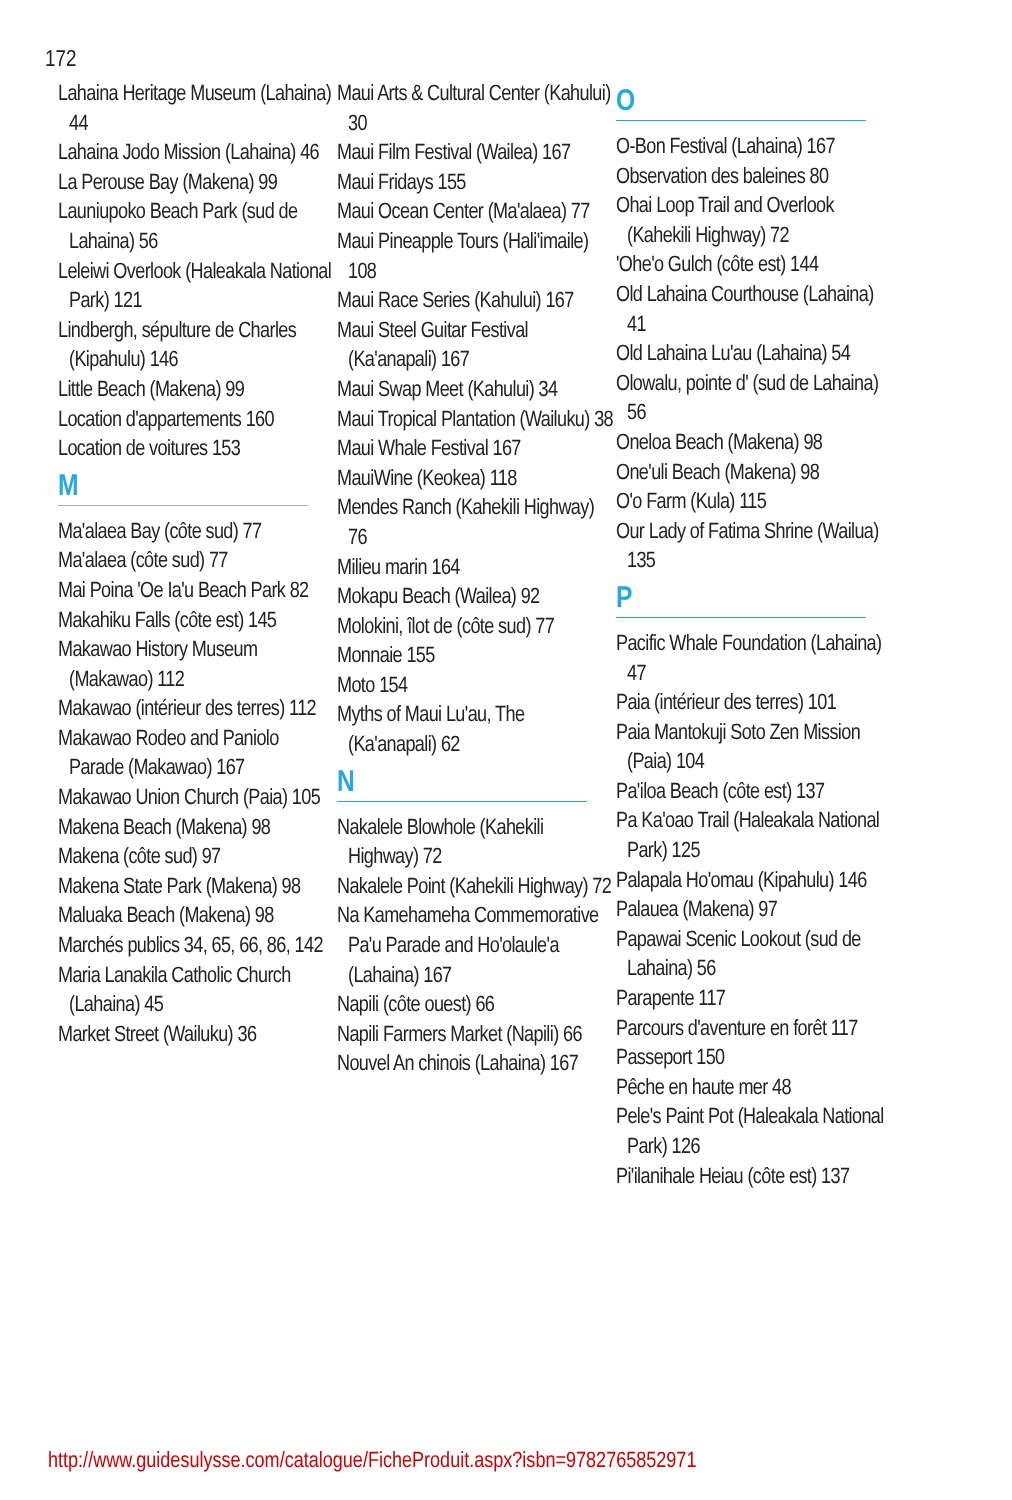172
Lahaina Heritage Museum (Lahaina) 44
Lahaina Jodo Mission (Lahaina) 46
La Perouse Bay (Makena) 99
Launiupoko Beach Park (sud de Lahaina) 56
Leleiwi Overlook (Haleakala National Park) 121
Lindbergh, sépulture de Charles (Kipahulu) 146
Little Beach (Makena) 99
Location d'appartements 160
Location de voitures 153
M
Ma'alaea Bay (côte sud) 77
Ma'alaea (côte sud) 77
Mai Poina 'Oe Ia'u Beach Park 82
Makahiku Falls (côte est) 145
Makawao History Museum (Makawao) 112
Makawao (intérieur des terres) 112
Makawao Rodeo and Paniolo Parade (Makawao) 167
Makawao Union Church (Paia) 105
Makena Beach (Makena) 98
Makena (côte sud) 97
Makena State Park (Makena) 98
Maluaka Beach (Makena) 98
Marchés publics 34, 65, 66, 86, 142
Maria Lanakila Catholic Church (Lahaina) 45
Market Street (Wailuku) 36
Maui Arts & Cultural Center (Kahului) 30
Maui Film Festival (Wailea) 167
Maui Fridays 155
Maui Ocean Center (Ma'alaea) 77
Maui Pineapple Tours (Hali'imaile) 108
Maui Race Series (Kahului) 167
Maui Steel Guitar Festival (Ka'anapali) 167
Maui Swap Meet (Kahului) 34
Maui Tropical Plantation (Wailuku) 38
Maui Whale Festival 167
MauiWine (Keokea) 118
Mendes Ranch (Kahekili Highway) 76
Milieu marin 164
Mokapu Beach (Wailea) 92
Molokini, îlot de (côte sud) 77
Monnaie 155
Moto 154
Myths of Maui Lu'au, The (Ka'anapali) 62
N
Nakalele Blowhole (Kahekili Highway) 72
Nakalele Point (Kahekili Highway) 72
Na Kamehameha Commemorative Pa'u Parade and Ho'olaule'a (Lahaina) 167
Napili (côte ouest) 66
Napili Farmers Market (Napili) 66
Nouvel An chinois (Lahaina) 167
O
O-Bon Festival (Lahaina) 167
Observation des baleines 80
Ohai Loop Trail and Overlook (Kahekili Highway) 72
'Ohe'o Gulch (côte est) 144
Old Lahaina Courthouse (Lahaina) 41
Old Lahaina Lu'au (Lahaina) 54
Olowalu, pointe d' (sud de Lahaina) 56
Oneloa Beach (Makena) 98
One'uli Beach (Makena) 98
O'o Farm (Kula) 115
Our Lady of Fatima Shrine (Wailua) 135
P
Pacific Whale Foundation (Lahaina) 47
Paia (intérieur des terres) 101
Paia Mantokuji Soto Zen Mission (Paia) 104
Pa'iloa Beach (côte est) 137
Pa Ka'oao Trail (Haleakala National Park) 125
Palapala Ho'omau (Kipahulu) 146
Palauea (Makena) 97
Papawai Scenic Lookout (sud de Lahaina) 56
Parapente 117
Parcours d'aventure en forêt 117
Passeport 150
Pêche en haute mer 48
Pele's Paint Pot (Haleakala National Park) 126
Pi'ilanihale Heiau (côte est) 137
http://www.guidesulysse.com/catalogue/FicheProduit.aspx?isbn=9782765852971